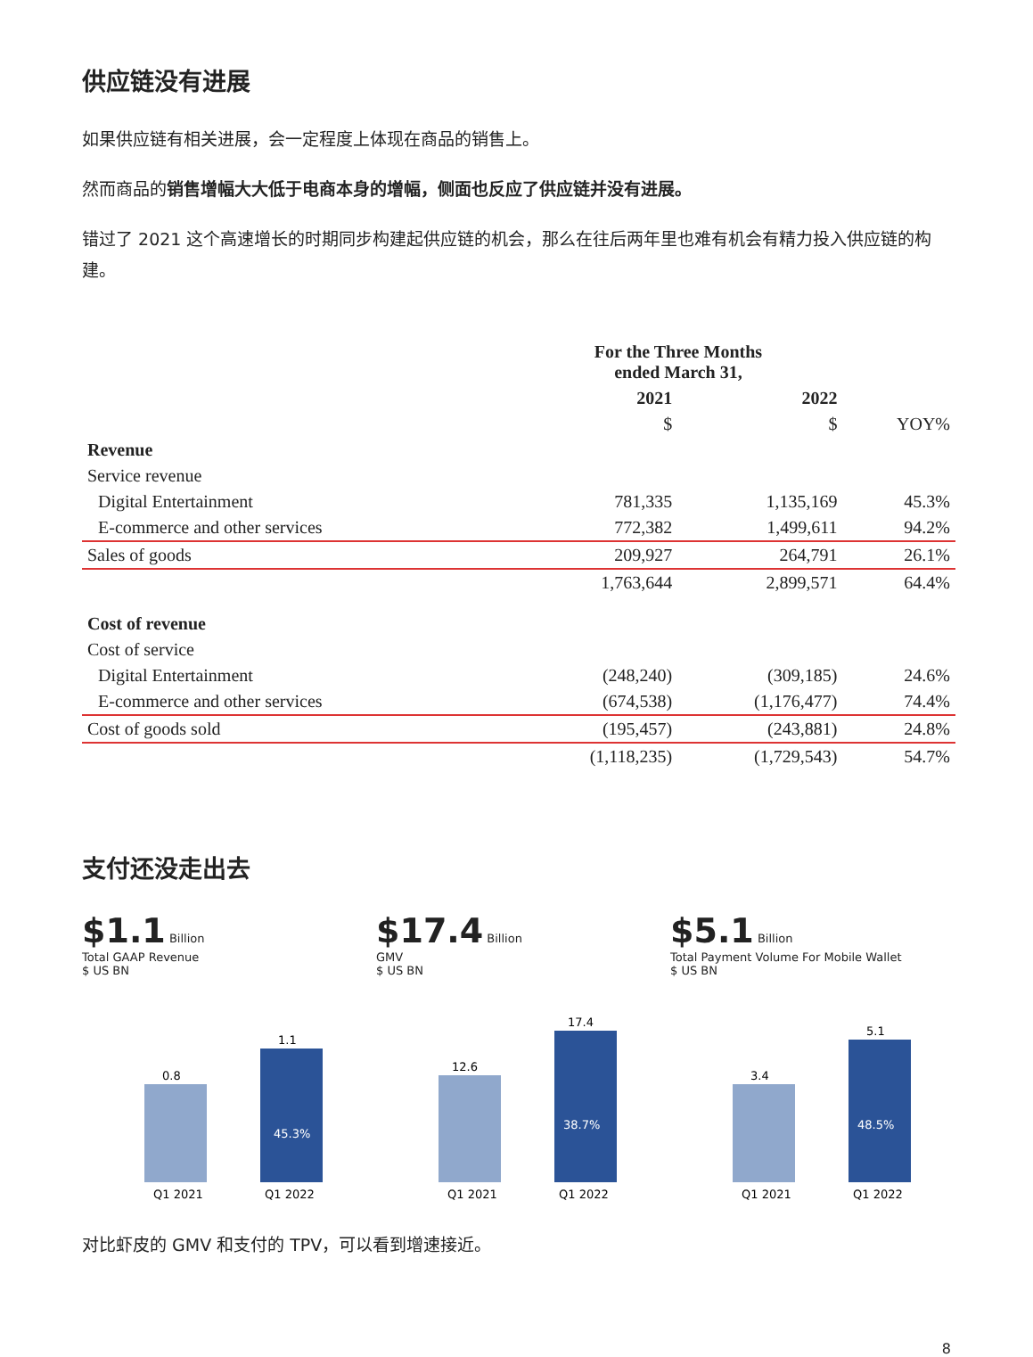供应链没有进展
如果供应链有相关进展，会一定程度上体现在商品的销售上。
然而商品的销售增幅大大低于电商本身的增幅，侧面也反应了供应链并没有进展。
错过了 2021 这个高速增长的时期同步构建起供应链的机会，那么在往后两年里也难有机会有精力投入供应链的构建。
| | For the Three Months ended March 31, | | |
| --- | --- | --- | --- |
| | 2021 | 2022 | |
| | $ | $ | YOY% |
| Revenue | | | |
| Service revenue | | | |
| Digital Entertainment | 781,335 | 1,135,169 | 45.3% |
| E-commerce and other services | 772,382 | 1,499,611 | 94.2% |
| Sales of goods | 209,927 | 264,791 | 26.1% |
| | 1,763,644 | 2,899,571 | 64.4% |
| Cost of revenue | | | |
| Cost of service | | | |
| Digital Entertainment | (248,240) | (309,185) | 24.6% |
| E-commerce and other services | (674,538) | (1,176,477) | 74.4% |
| Cost of goods sold | (195,457) | (243,881) | 24.8% |
| | (1,118,235) | (1,729,543) | 54.7% |
支付还没走出去
$1.1 Billion
Total GAAP Revenue
$ US BN
0.8
1.1
45.3%
Q1 2021
Q1 2022
$17.4 Billion
GMV
$ US BN
12.6
17.4
38.7%
Q1 2021
Q1 2022
$5.1 Billion
Total Payment Volume For Mobile Wallet
$ US BN
3.4
5.1
48.5%
Q1 2021
Q1 2022
对比虾皮的 GMV 和支付的 TPV，可以看到增速接近。
8